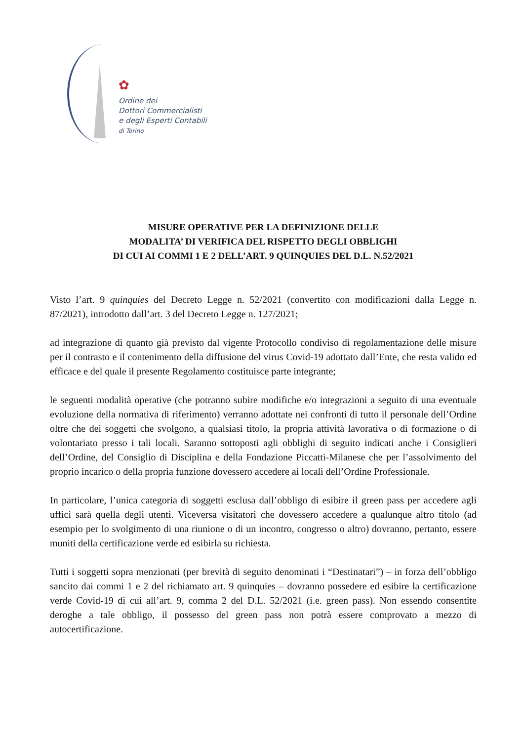✿
Ordine dei
Dottori Commercialisti
e degli Esperti Contabili
di Torino
MISURE OPERATIVE PER LA DEFINIZIONE DELLE
MODALITA’ DI VERIFICA DEL RISPETTO DEGLI OBBLIGHI
DI CUI AI COMMI 1 E 2 DELL’ART. 9 QUINQUIES DEL D.L. N.52/2021
Visto l’art. 9 quinquies del Decreto Legge n. 52/2021 (convertito con modificazioni dalla Legge n. 87/2021), introdotto dall’art. 3 del Decreto Legge n. 127/2021;
ad integrazione di quanto già previsto dal vigente Protocollo condiviso di regolamentazione delle misure per il contrasto e il contenimento della diffusione del virus Covid-19 adottato dall’Ente, che resta valido ed efficace e del quale il presente Regolamento costituisce parte integrante;
le seguenti modalità operative (che potranno subire modifiche e/o integrazioni a seguito di una eventuale evoluzione della normativa di riferimento) verranno adottate nei confronti di tutto il personale dell’Ordine oltre che dei soggetti che svolgono, a qualsiasi titolo, la propria attività lavorativa o di formazione o di volontariato presso i tali locali. Saranno sottoposti agli obblighi di seguito indicati anche i Consiglieri dell’Ordine, del Consiglio di Disciplina e della Fondazione Piccatti-Milanese che per l’assolvimento del proprio incarico o della propria funzione dovessero accedere ai locali dell’Ordine Professionale.
In particolare, l’unica categoria di soggetti esclusa dall’obbligo di esibire il green pass per accedere agli uffici sarà quella degli utenti. Viceversa visitatori che dovessero accedere a qualunque altro titolo (ad esempio per lo svolgimento di una riunione o di un incontro, congresso o altro) dovranno, pertanto, essere muniti della certificazione verde ed esibirla su richiesta.
Tutti i soggetti sopra menzionati (per brevità di seguito denominati i “Destinatari”) – in forza dell’obbligo sancito dai commi 1 e 2 del richiamato art. 9 quinquies – dovranno possedere ed esibire la certificazione verde Covid-19 di cui all’art. 9, comma 2 del D.L. 52/2021 (i.e. green pass). Non essendo consentite deroghe a tale obbligo, il possesso del green pass non potrà essere comprovato a mezzo di autocertificazione.